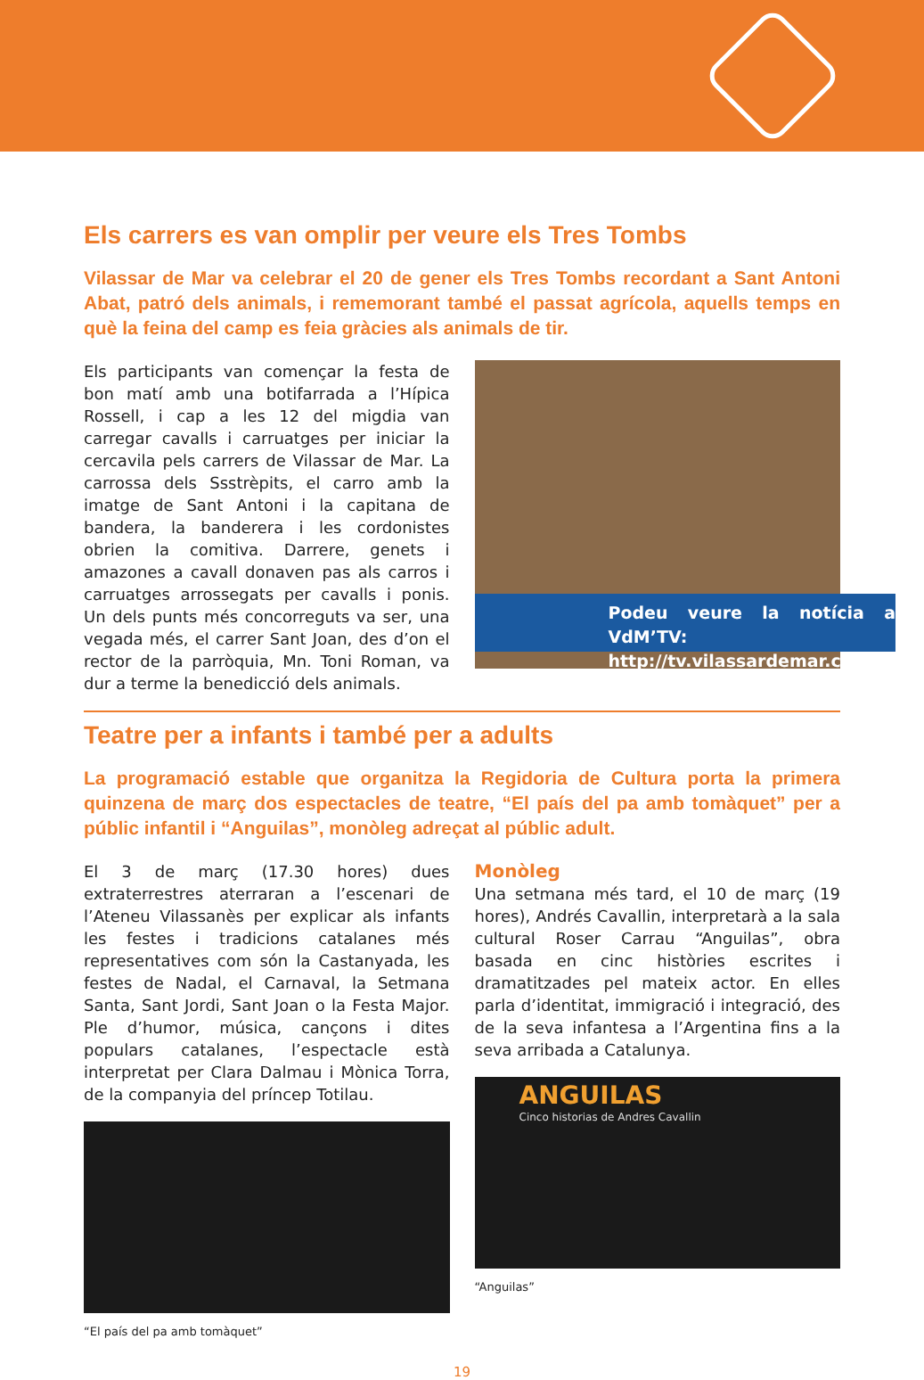Els carrers es van omplir per veure els Tres Tombs
Vilassar de Mar va celebrar el 20 de gener els Tres Tombs recordant a Sant Antoni Abat, patró dels animals, i rememorant també el passat agrícola, aquells temps en què la feina del camp es feia gràcies als animals de tir.
Els participants van començar la festa de bon matí amb una botifarrada a l’Hípica Rossell, i cap a les 12 del migdia van carregar cavalls i carruatges per iniciar la cercavila pels carrers de Vilassar de Mar. La carrossa dels Ssstrèpits, el carro amb la imatge de Sant Antoni i la capitana de bandera, la banderera i les cordonistes obrien la comitiva. Darrere, genets i amazones a cavall donaven pas als carros i carruatges arrossegats per cavalls i ponis. Un dels punts més concorreguts va ser, una vegada més, el carrer Sant Joan, des d’on el rector de la parròquia, Mn. Toni Roman, va dur a terme la benedicció dels animals.
Podeu veure la notícia a VdM’TV:
http://tv.vilassardemar.cat
Teatre per a infants i també per a adults
La programació estable que organitza la Regidoria de Cultura porta la primera quinzena de març dos espectacles de teatre, “El país del pa amb tomàquet” per a públic infantil i “Anguilas”, monòleg adreçat al públic adult.
El 3 de març (17.30 hores) dues extraterrestres aterraran a l’escenari de l’Ateneu Vilassanès per explicar als infants les festes i tradicions catalanes més representatives com són la Castanyada, les festes de Nadal, el Carnaval, la Setmana Santa, Sant Jordi, Sant Joan o la Festa Major. Ple d’humor, música, cançons i dites populars catalanes, l’espectacle està interpretat per Clara Dalmau i Mònica Torra, de la companyia del príncep Totilau.
“El país del pa amb tomàquet”
Monòleg
Una setmana més tard, el 10 de març (19 hores), Andrés Cavallin, interpretarà a la sala cultural Roser Carrau “Anguilas”, obra basada en cinc històries escrites i dramatitzades pel mateix actor. En elles parla d’identitat, immigració i integració, des de la seva infantesa a l’Argentina fins a la seva arribada a Catalunya.
ANGUILAS
Cinco historias de Andres Cavallin
“Anguilas”
19